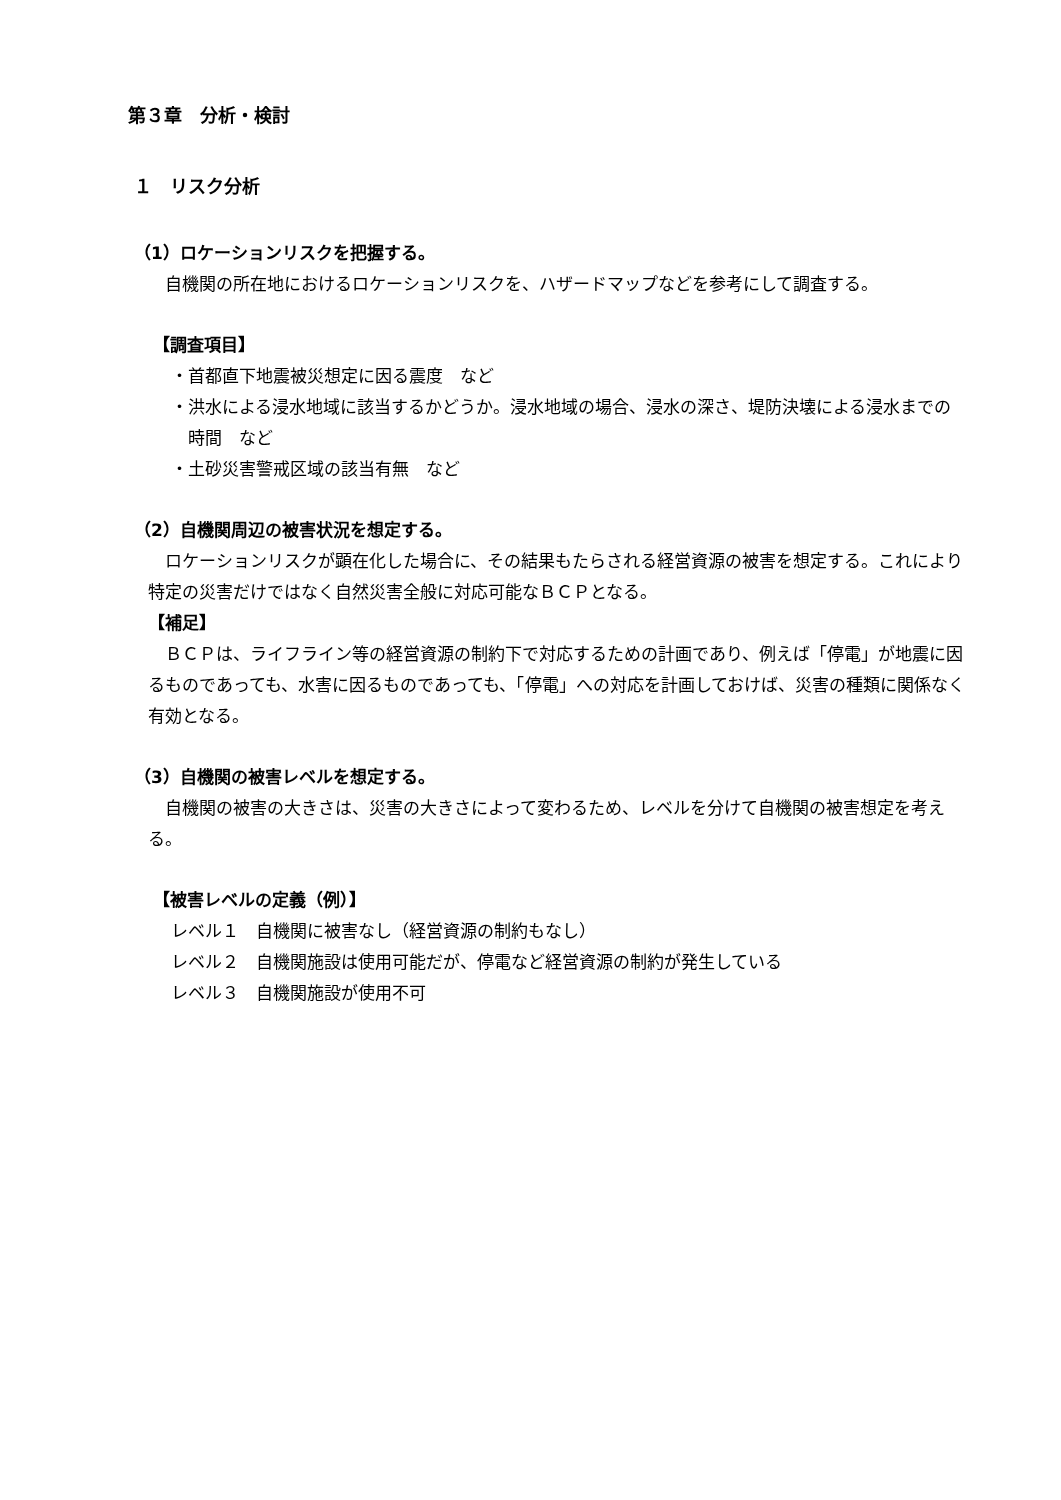第３章　分析・検討
１　リスク分析
（1）ロケーションリスクを把握する。
自機関の所在地におけるロケーションリスクを、ハザードマップなどを参考にして調査する。
【調査項目】
・首都直下地震被災想定に因る震度　など
・洪水による浸水地域に該当するかどうか。浸水地域の場合、浸水の深さ、堤防決壊による浸水までの時間　など
・土砂災害警戒区域の該当有無　など
（2）自機関周辺の被害状況を想定する。
ロケーションリスクが顕在化した場合に、その結果もたらされる経営資源の被害を想定する。これにより特定の災害だけではなく自然災害全般に対応可能なＢＣＰとなる。
【補足】
ＢＣＰは、ライフライン等の経営資源の制約下で対応するための計画であり、例えば「停電」が地震に因るものであっても、水害に因るものであっても、「停電」への対応を計画しておけば、災害の種類に関係なく有効となる。
（3）自機関の被害レベルを想定する。
自機関の被害の大きさは、災害の大きさによって変わるため、レベルを分けて自機関の被害想定を考える。
【被害レベルの定義（例）】
レベル１　自機関に被害なし（経営資源の制約もなし）
レベル２　自機関施設は使用可能だが、停電など経営資源の制約が発生している
レベル３　自機関施設が使用不可